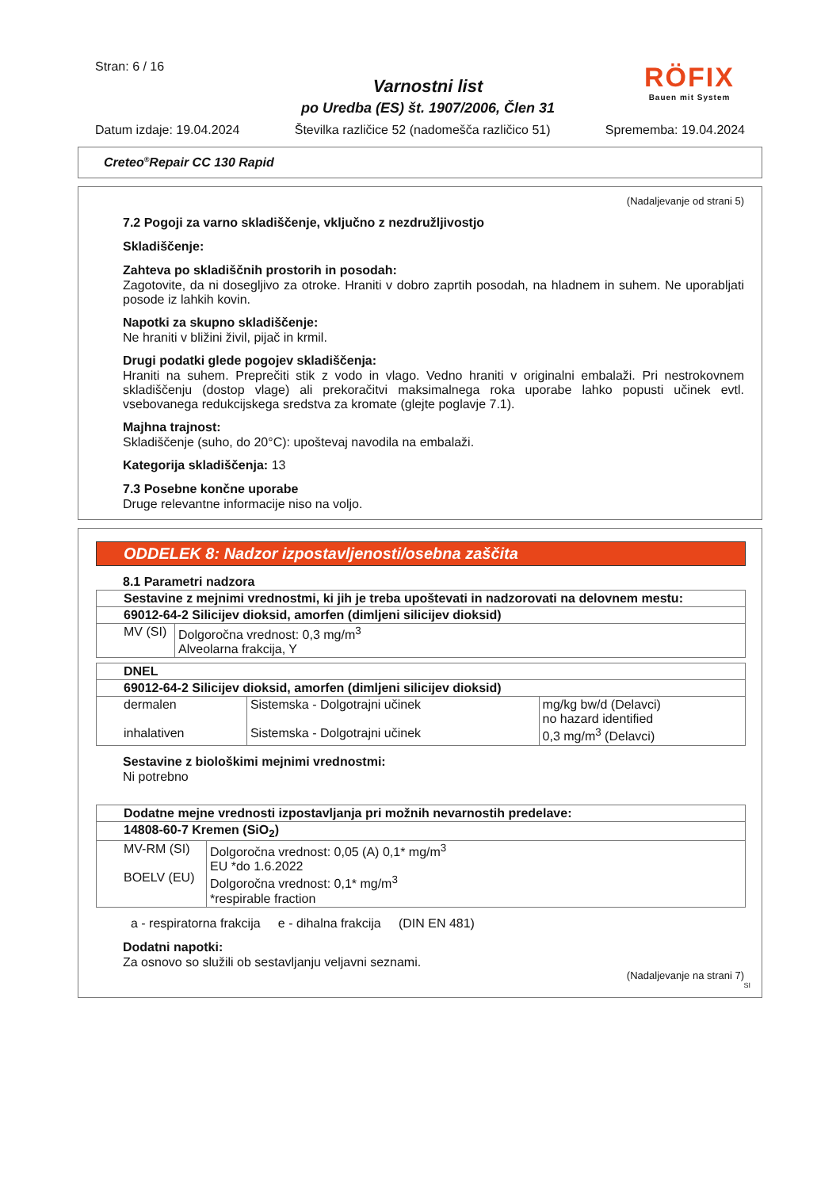Stran: 6 / 16
Varnostni list
po Uredba (ES) št. 1907/2006, Člen 31
RÖFIX
Bauen mit System
Datum izdaje: 19.04.2024 Številka različice 52 (nadomešča različico 51) Sprememba: 19.04.2024
Creteo<sup>®</sup>Repair CC 130 Rapid
(Nadaljevanje od strani 5)
7.2 Pogoji za varno skladiščenje, vključno z nezdružljivostjo
Skladiščenje:
Zahteva po skladiščnih prostorih in posodah:
Zagotovite, da ni dosegljivo za otroke. Hraniti v dobro zaprtih posodah, na hladnem in suhem. Ne uporabljati posode iz lahkih kovin.
Napotki za skupno skladiščenje:
Ne hraniti v bližini živil, pijač in krmil.
Drugi podatki glede pogojev skladiščenja:
Hraniti na suhem. Preprečiti stik z vodo in vlago. Vedno hraniti v originalni embalaži. Pri nestrokovnem skladiščenju (dostop vlage) ali prekoračitvi maksimalnega roka uporabe lahko popusti učinek evtl. vsebovanega redukcijskega sredstva za kromate (glejte poglavje 7.1).
Majhna trajnost:
Skladiščenje (suho, do 20°C): upoštevaj navodila na embalaži.
Kategorija skladiščenja: 13
7.3 Posebne končne uporabe
Druge relevantne informacije niso na voljo.
ODDELEK 8: Nadzor izpostavljenosti/osebna zaščita
8.1 Parametri nadzora
| Sestavine z mejnimi vrednostmi, ki jih je treba upoštevati in nadzorovati na delovnem mestu: | |
| 69012-64-2 Silicijev dioksid, amorfen (dimljeni silicijev dioksid) | |
| MV (SI) | Dolgoročna vrednost: 0,3 mg/m<sup>3</sup> Alveolarna frakcija, Y |
| DNEL | | |
| 69012-64-2 Silicijev dioksid, amorfen (dimljeni silicijev dioksid) | | |
| dermalen inhalativen | Sistemska - Dolgotrajni učinek Sistemska - Dolgotrajni učinek | mg/kg bw/d (Delavci) no hazard identified 0,3 mg/m<sup>3</sup> (Delavci) |
Sestavine z biološkimi mejnimi vrednostmi:
Ni potrebno
| Dodatne mejne vrednosti izpostavljanja pri možnih nevarnostih predelave: | |
| 14808-60-7 Kremen (SiO<sub>2</sub>) | |
| MV-RM (SI) BOELV (EU) | Dolgoročna vrednost: 0,05 (A) 0,1* mg/m<sup>3</sup> EU *do 1.6.2022 Dolgoročna vrednost: 0,1* mg/m<sup>3</sup> *respirable fraction |
a - respiratorna frakcija e - dihalna frakcija (DIN EN 481)
Dodatni napotki:
Za osnovo so služili ob sestavljanju veljavni seznami.
(Nadaljevanje na strani 7)
SI